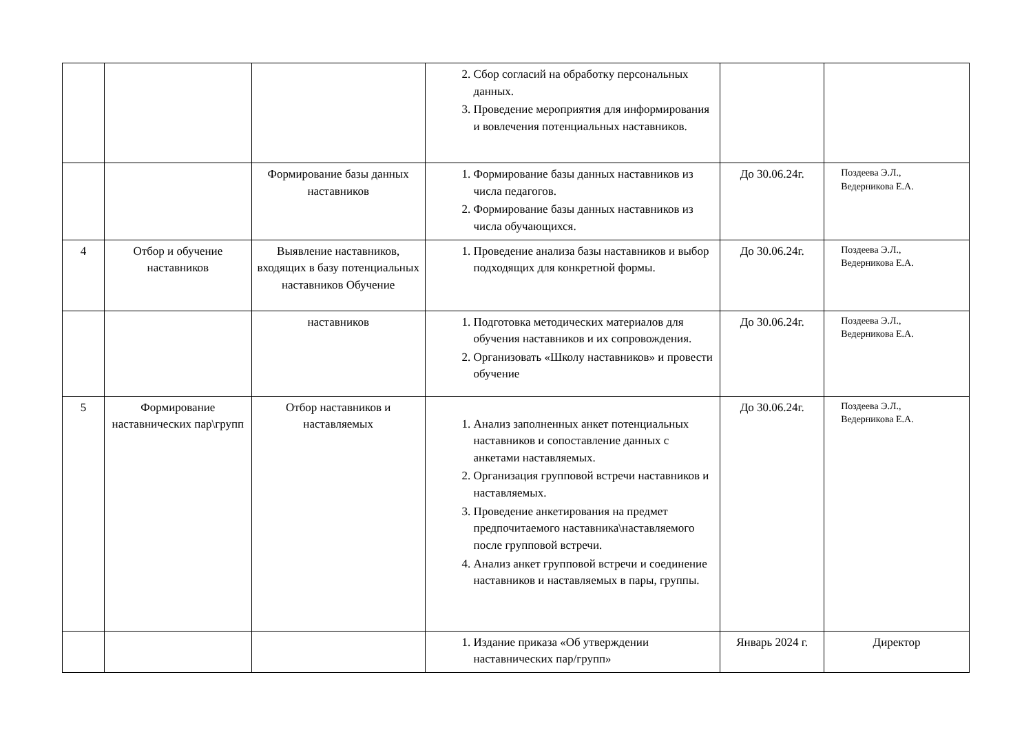| | | | 2. Сбор согласий на обработку персональных данных. 3. Проведение мероприятия для информирования и вовлечения потенциальных наставников. | | |
| | | Формирование базы данных наставников | 1. Формирование базы данных наставников из числа педагогов. 2. Формирование базы данных наставников из числа обучающихся. | До 30.06.24г. | Поздеева Э.Л., Ведерникова Е.А. |
| 4 | Отбор и обучение наставников | Выявление наставников, входящих в базу потенциальных наставников Обучение | 1. Проведение анализа базы наставников и выбор подходящих для конкретной формы. | До 30.06.24г. | Поздеева Э.Л., Ведерникова Е.А. |
| | | наставников | 1. Подготовка методических материалов для обучения наставников и их сопровождения. 2. Организовать «Школу наставников» и провести обучение | До 30.06.24г. | Поздеева Э.Л., Ведерникова Е.А. |
| 5 | Формирование наставнических пар\групп | Отбор наставников и наставляемых | 1. Анализ заполненных анкет потенциальных наставников и сопоставление данных с анкетами наставляемых. 2. Организация групповой встречи наставников и наставляемых. 3. Проведение анкетирования на предмет предпочитаемого наставника\наставляемого после групповой встречи. 4. Анализ анкет групповой встречи и соединение наставников и наставляемых в пары, группы. | До 30.06.24г. | Поздеева Э.Л., Ведерникова Е.А. |
| | | | 1. Издание приказа «Об утверждении наставнических пар/групп» | Январь 2024 г. | Директор |